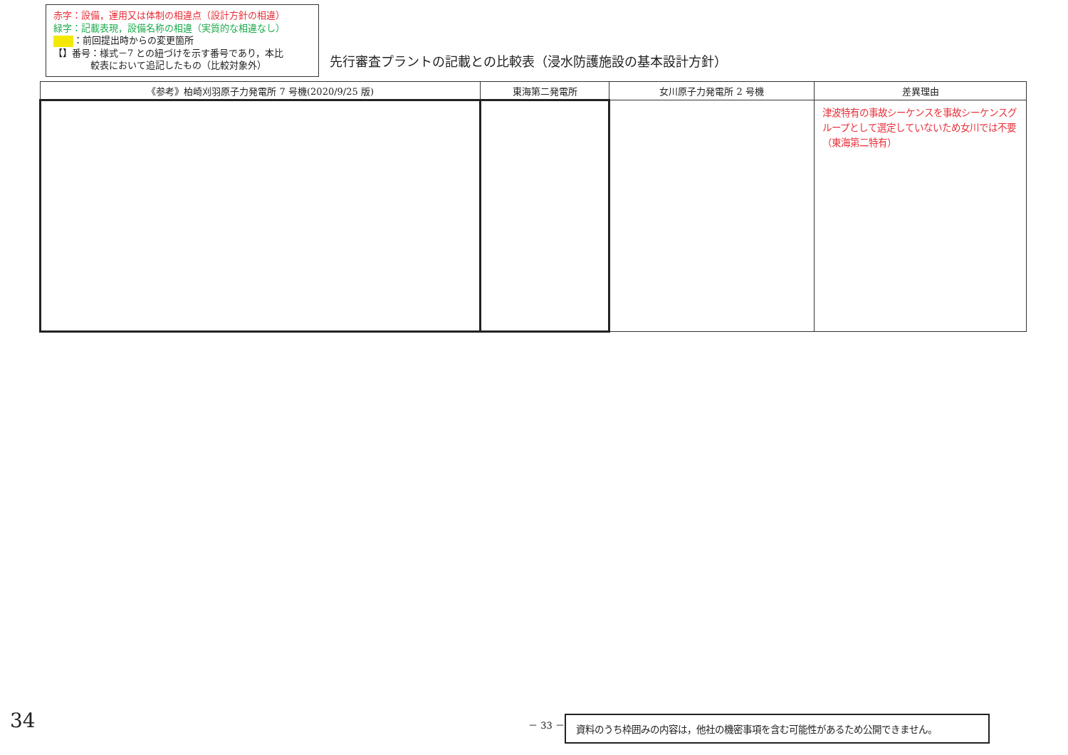赤字：設備，運用又は体制の相違点（設計方針の相違）
緑字：記載表現，設備名称の相違（実質的な相違なし）
：前回提出時からの変更箇所
【】番号：様式－7 との紐づけを示す番号であり，本比
　　　　較表において追記したもの（比較対象外）
先行審査プラントの記載との比較表（浸水防護施設の基本設計方針）
| 《参考》柏崎刈羽原子力発電所 7 号機(2020/9/25 版) | 東海第二発電所 | 女川原子力発電所 2 号機 | 差異理由 |
| --- | --- | --- | --- |
| | | | 津波特有の事故シーケンスを事故シーケンスグループとして選定していないため女川では不要（東海第二特有） |
34 － 33 － 資料のうち枠囲みの内容は，他社の機密事項を含む可能性があるため公開できません。